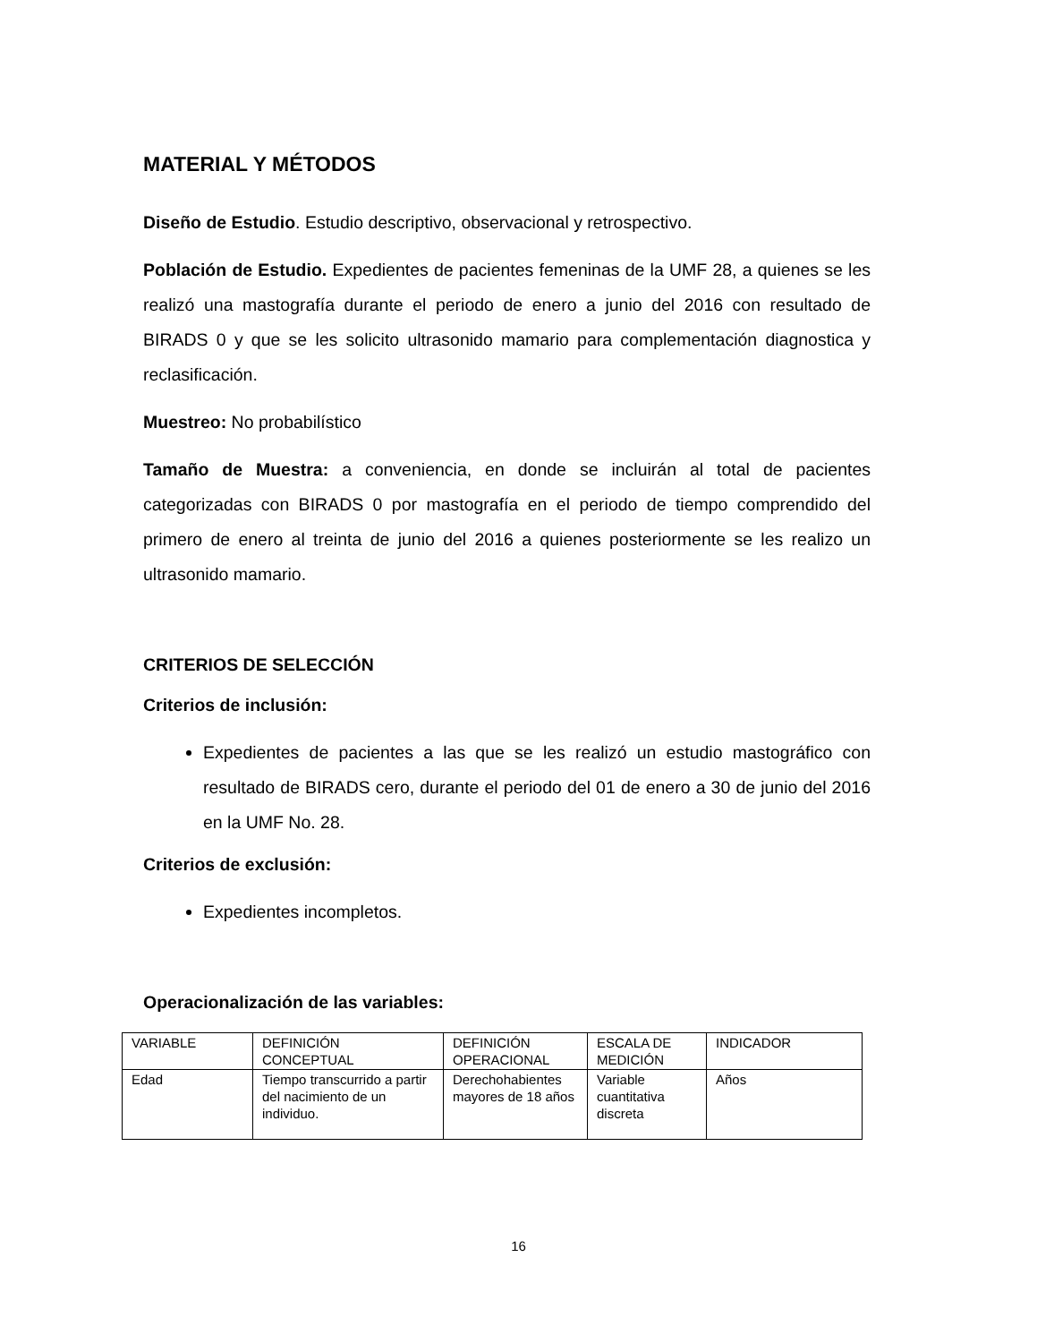MATERIAL Y MÉTODOS
Diseño de Estudio. Estudio descriptivo, observacional y retrospectivo.
Población de Estudio. Expedientes de pacientes femeninas de la UMF 28, a quienes se les realizó una mastografía durante el periodo de enero a junio del 2016 con resultado de BIRADS 0 y que se les solicito ultrasonido mamario para complementación diagnostica y reclasificación.
Muestreo: No probabilístico
Tamaño de Muestra: a conveniencia, en donde se incluirán al total de pacientes categorizadas con BIRADS 0 por mastografía en el periodo de tiempo comprendido del primero de enero al treinta de junio del 2016 a quienes posteriormente se les realizo un ultrasonido mamario.
CRITERIOS DE SELECCIÓN
Criterios de inclusión:
Expedientes de pacientes a las que se les realizó un estudio mastográfico con resultado de BIRADS cero, durante el periodo del 01 de enero a 30 de junio del 2016 en la UMF No. 28.
Criterios de exclusión:
Expedientes incompletos.
Operacionalización de las variables:
| VARIABLE | DEFINICIÓN CONCEPTUAL | DEFINICIÓN OPERACIONAL | ESCALA DE MEDICIÓN | INDICADOR |
| Edad | Tiempo transcurrido a partir del nacimiento de un individuo. | Derechohabientes mayores de 18 años | Variable cuantitativa discreta | Años |
16